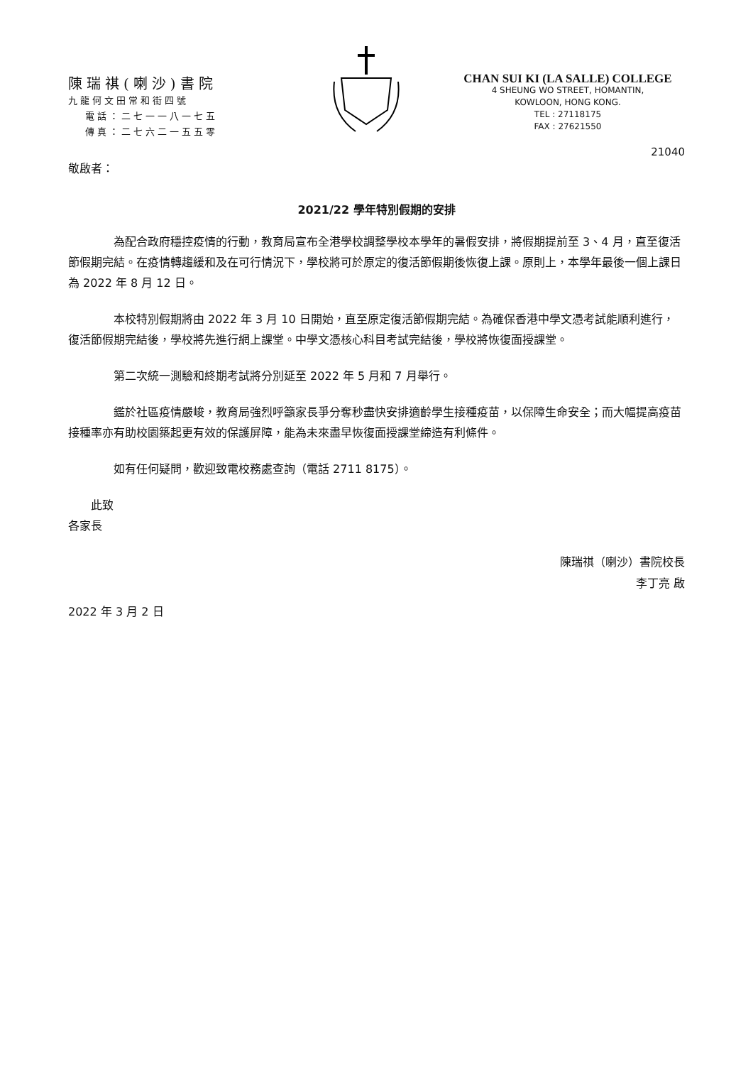陳瑞祺(喇沙)書院
九龍何文田常和街四號
電話：二七一一八一七五
傳真：二七六二一五五零
CHAN SUI KI (LA SALLE) COLLEGE
4 SHEUNG WO STREET, HOMANTIN,
KOWLOON, HONG KONG.
TEL : 27118175
FAX : 27621550
21040
敬啟者：
2021/22 學年特別假期的安排
為配合政府穩控疫情的行動，教育局宣布全港學校調整學校本學年的暑假安排，將假期提前至 3、4 月，直至復活節假期完結。在疫情轉趨緩和及在可行情況下，學校將可於原定的復活節假期後恢復上課。原則上，本學年最後一個上課日為 2022 年 8 月 12 日。
本校特別假期將由 2022 年 3 月 10 日開始，直至原定復活節假期完結。為確保香港中學文憑考試能順利進行，復活節假期完結後，學校將先進行網上課堂。中學文憑核心科目考試完結後，學校將恢復面授課堂。
第二次統一測驗和終期考試將分別延至 2022 年 5 月和 7 月舉行。
鑑於社區疫情嚴峻，教育局強烈呼籲家長爭分奪秒盡快安排適齡學生接種疫苗，以保障生命安全；而大幅提高疫苗接種率亦有助校園築起更有效的保護屏障，能為未來盡早恢復面授課堂締造有利條件。
如有任何疑問，歡迎致電校務處查詢（電話 2711 8175）。
此致
各家長
陳瑞祺（喇沙）書院校長
李丁亮 啟
2022 年 3 月 2 日